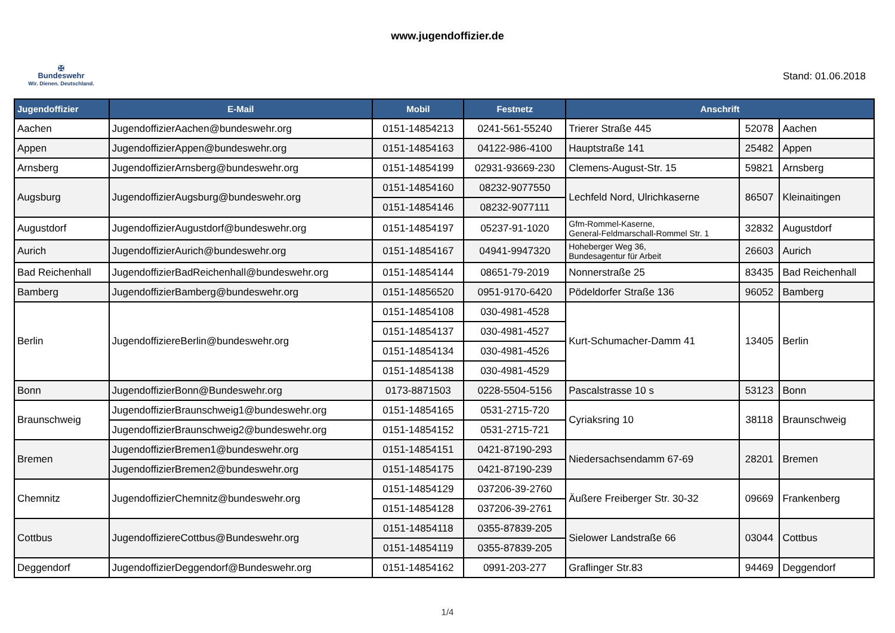www.jugendoffizier.de
✠
Bundeswehr
Wir. Dienen. Deutschland.
Stand: 01.06.2018
| Jugendoffizier | E-Mail | Mobil | Festnetz | Anschrift | | |
| --- | --- | --- | --- | --- | --- | --- |
| Aachen | JugendoffizierAachen@bundeswehr.org | 0151-14854213 | 0241-561-55240 | Trierer Straße 445 | 52078 | Aachen |
| Appen | JugendoffizierAppen@bundeswehr.org | 0151-14854163 | 04122-986-4100 | Hauptstraße 141 | 25482 | Appen |
| Arnsberg | JugendoffizierArnsberg@bundeswehr.org | 0151-14854199 | 02931-93669-230 | Clemens-August-Str. 15 | 59821 | Arnsberg |
| Augsburg | JugendoffizierAugsburg@bundeswehr.org | 0151-14854160 | 08232-9077550 | Lechfeld Nord, Ulrichkaserne | 86507 | Kleinaitingen |
| | | 0151-14854146 | 08232-9077111 | | | |
| Augustdorf | JugendoffizierAugustdorf@bundeswehr.org | 0151-14854197 | 05237-91-1020 | Gfm-Rommel-Kaserne, General-Feldmarschall-Rommel Str. 1 | 32832 | Augustdorf |
| Aurich | JugendoffizierAurich@bundeswehr.org | 0151-14854167 | 04941-9947320 | Hoheberger Weg 36, Bundesagentur für Arbeit | 26603 | Aurich |
| Bad Reichenhall | JugendoffizierBadReichenhall@bundeswehr.org | 0151-14854144 | 08651-79-2019 | Nonnerstraße 25 | 83435 | Bad Reichenhall |
| Bamberg | JugendoffizierBamberg@bundeswehr.org | 0151-14856520 | 0951-9170-6420 | Pödeldorfer Straße 136 | 96052 | Bamberg |
| Berlin | JugendoffiziereBerlin@bundeswehr.org | 0151-14854108 | 030-4981-4528 | Kurt-Schumacher-Damm 41 | 13405 | Berlin |
| | | 0151-14854137 | 030-4981-4527 | | | |
| | | 0151-14854134 | 030-4981-4526 | | | |
| | | 0151-14854138 | 030-4981-4529 | | | |
| Bonn | JugendoffizierBonn@Bundeswehr.org | 0173-8871503 | 0228-5504-5156 | Pascalstrasse 10 s | 53123 | Bonn |
| Braunschweig | JugendoffizierBraunschweig1@bundeswehr.org | 0151-14854165 | 0531-2715-720 | Cyriaksring 10 | 38118 | Braunschweig |
| | JugendoffizierBraunschweig2@bundeswehr.org | 0151-14854152 | 0531-2715-721 | | | |
| Bremen | JugendoffizierBremen1@bundeswehr.org | 0151-14854151 | 0421-87190-293 | Niedersachsendamm 67-69 | 28201 | Bremen |
| | JugendoffizierBremen2@bundeswehr.org | 0151-14854175 | 0421-87190-239 | | | |
| Chemnitz | JugendoffizierChemnitz@bundeswehr.org | 0151-14854129 | 037206-39-2760 | Äußere Freiberger Str. 30-32 | 09669 | Frankenberg |
| | | 0151-14854128 | 037206-39-2761 | | | |
| Cottbus | JugendoffiziereCottbus@Bundeswehr.org | 0151-14854118 | 0355-87839-205 | Sielower Landstraße 66 | 03044 | Cottbus |
| | | 0151-14854119 | 0355-87839-205 | | | |
| Deggendorf | JugendoffizierDeggendorf@Bundeswehr.org | 0151-14854162 | 0991-203-277 | Graflinger Str.83 | 94469 | Deggendorf |
1/4